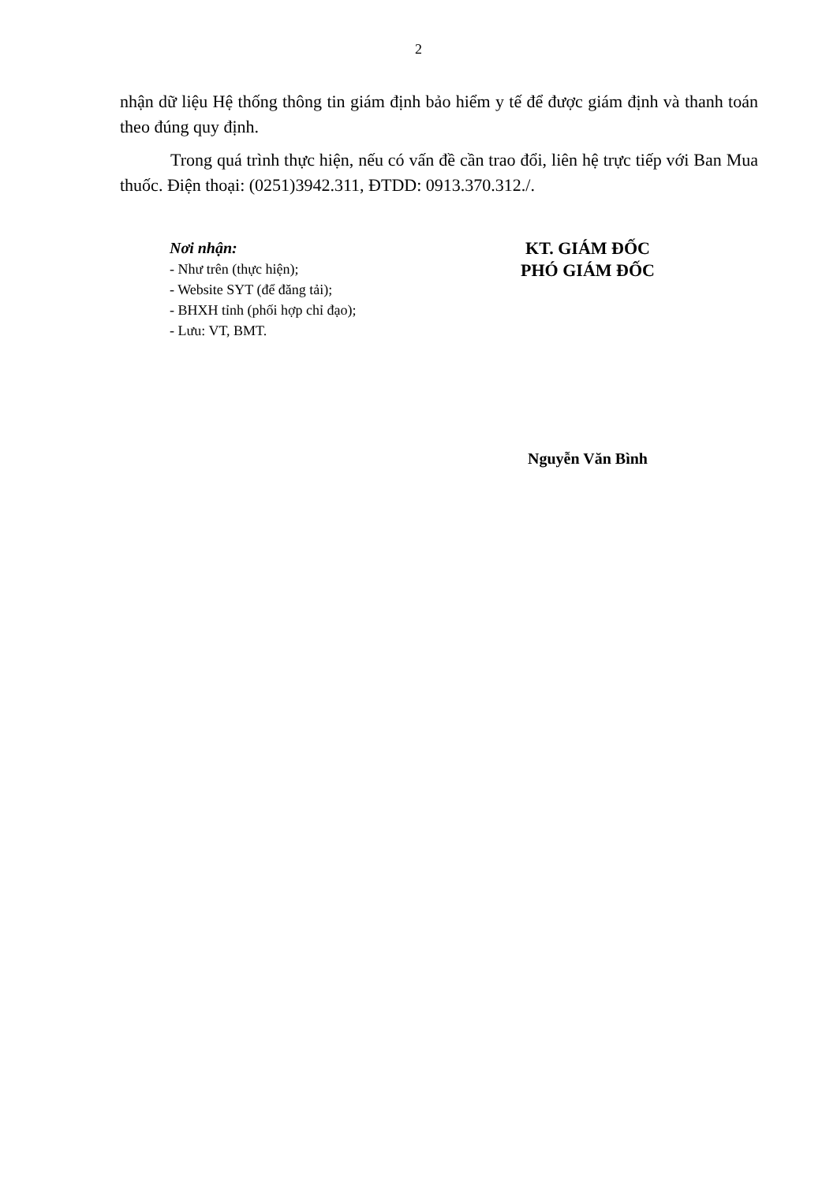2
nhận dữ liệu Hệ thống thông tin giám định bảo hiểm y tế để được giám định và thanh toán theo đúng quy định.
Trong quá trình thực hiện, nếu có vấn đề cần trao đổi, liên hệ trực tiếp với Ban Mua thuốc. Điện thoại: (0251)3942.311, ĐTDD: 0913.370.312./.
Nơi nhận:
- Như trên (thực hiện);
- Website SYT (để đăng tải);
- BHXH tỉnh (phối hợp chỉ đạo);
- Lưu: VT, BMT.
KT. GIÁM ĐỐC
PHÓ GIÁM ĐỐC
Nguyễn Văn Bình